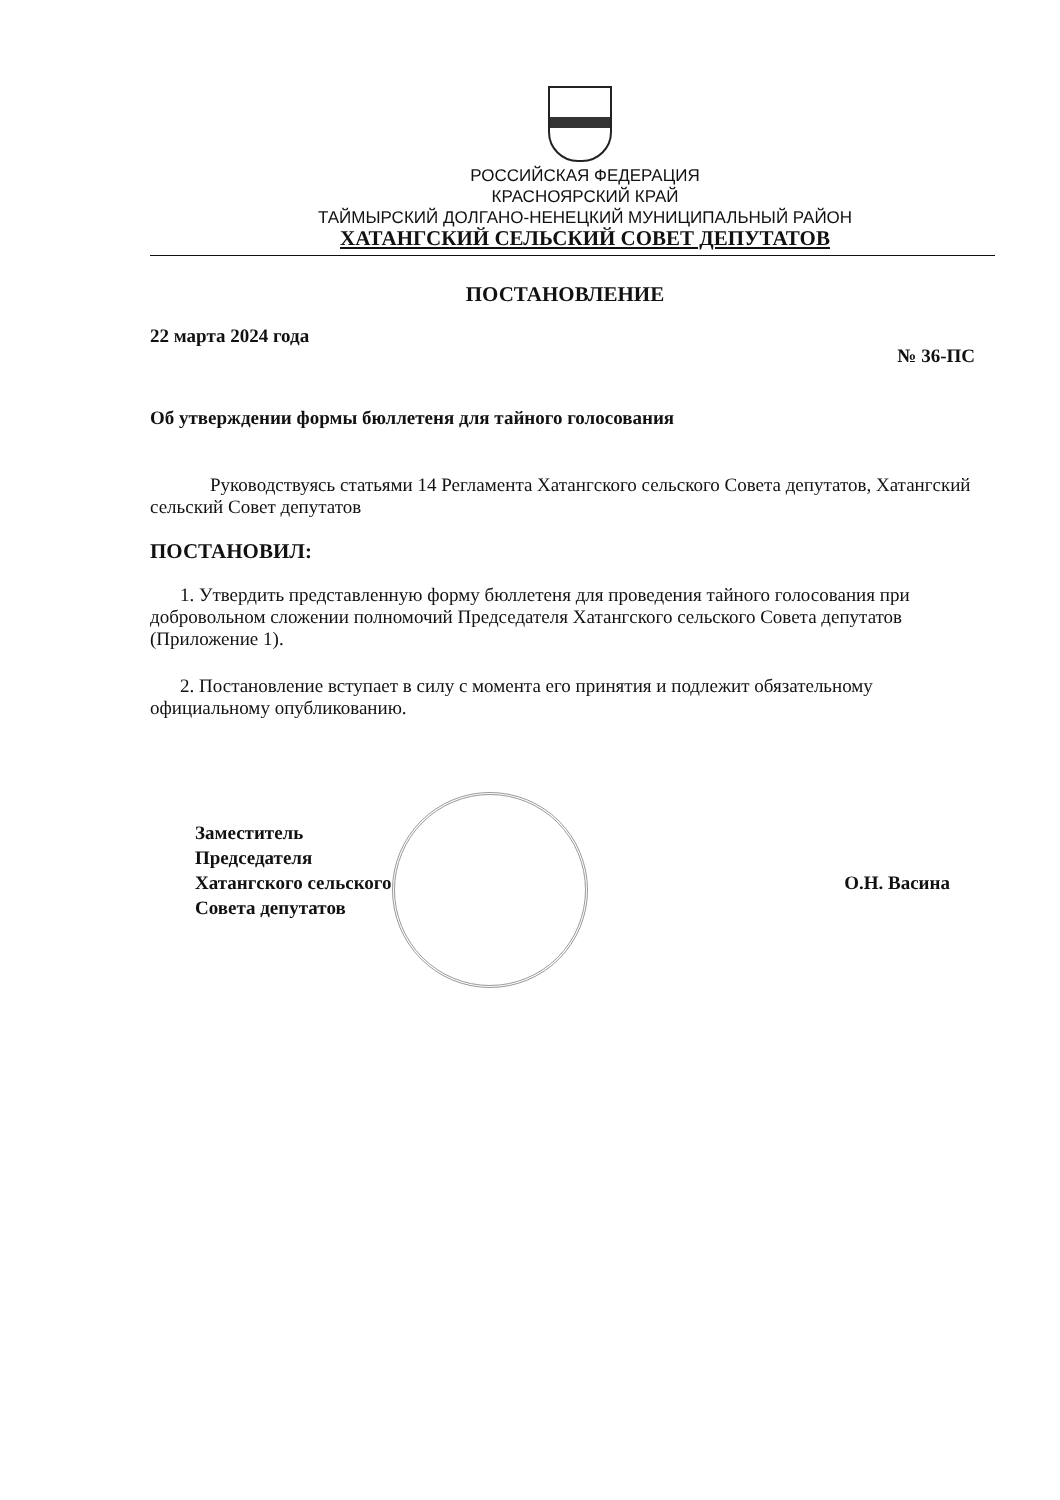РОССИЙСКАЯ ФЕДЕРАЦИЯ
КРАСНОЯРСКИЙ КРАЙ
ТАЙМЫРСКИЙ ДОЛГАНО-НЕНЕЦКИЙ МУНИЦИПАЛЬНЫЙ РАЙОН
ХАТАНГСКИЙ СЕЛЬСКИЙ СОВЕТ ДЕПУТАТОВ
ПОСТАНОВЛЕНИЕ
22 марта 2024 года № 36-ПС
Об утверждении формы бюллетеня для тайного голосования
Руководствуясь статьями 14 Регламента Хатангского сельского Совета депутатов, Хатангский сельский Совет депутатов
ПОСТАНОВИЛ:
1. Утвердить представленную форму бюллетеня для проведения тайного голосования при добровольном сложении полномочий Председателя Хатангского сельского Совета депутатов (Приложение 1).
2. Постановление вступает в силу с момента его принятия и подлежит обязательному официальному опубликованию.
Заместитель
Председателя
Хатангского сельского
Совета депутатов О.Н. Васина